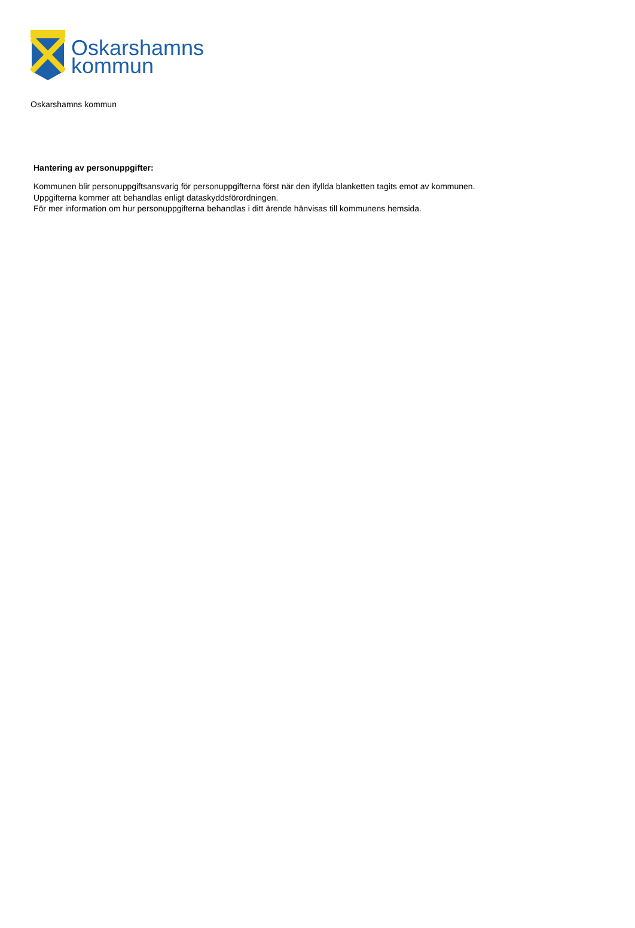Oskarshamns
kommun
Oskarshamns kommun
Hantering av personuppgifter:
Kommunen blir personuppgiftsansvarig för personuppgifterna först när den ifyllda blanketten tagits emot av kommunen.
Uppgifterna kommer att behandlas enligt dataskyddsförordningen.
För mer information om hur personuppgifterna behandlas i ditt ärende hänvisas till kommunens hemsida.